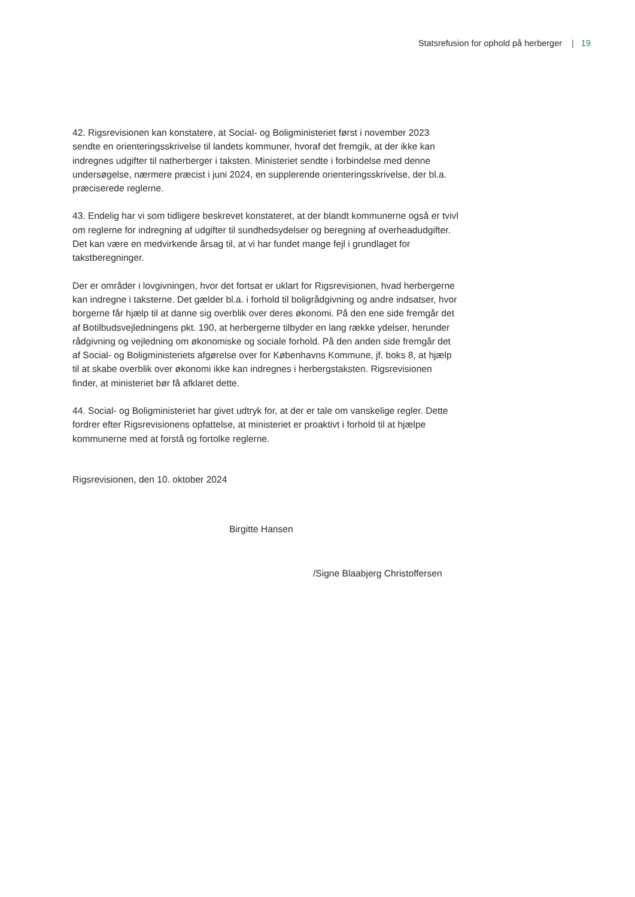Statsrefusion for ophold på herberger | 19
42. Rigsrevisionen kan konstatere, at Social- og Boligministeriet først i november 2023 sendte en orienteringsskrivelse til landets kommuner, hvoraf det fremgik, at der ikke kan indregnes udgifter til natherberger i taksten. Ministeriet sendte i forbindelse med denne undersøgelse, nærmere præcist i juni 2024, en supplerende orienteringsskrivelse, der bl.a. præciserede reglerne.
43. Endelig har vi som tidligere beskrevet konstateret, at der blandt kommunerne også er tvivl om reglerne for indregning af udgifter til sundhedsydelser og beregning af overheadudgifter. Det kan være en medvirkende årsag til, at vi har fundet mange fejl i grundlaget for takstberegninger.
Der er områder i lovgivningen, hvor det fortsat er uklart for Rigsrevisionen, hvad herbergerne kan indregne i taksterne. Det gælder bl.a. i forhold til boligrådgivning og andre indsatser, hvor borgerne får hjælp til at danne sig overblik over deres økonomi. På den ene side fremgår det af Botilbudsvejledningens pkt. 190, at herbergerne tilbyder en lang række ydelser, herunder rådgivning og vejledning om økonomiske og sociale forhold. På den anden side fremgår det af Social- og Boligministeriets afgørelse over for Københavns Kommune, jf. boks 8, at hjælp til at skabe overblik over økonomi ikke kan indregnes i herbergstaksten. Rigsrevisionen finder, at ministeriet bør få afklaret dette.
44. Social- og Boligministeriet har givet udtryk for, at der er tale om vanskelige regler. Dette fordrer efter Rigsrevisionens opfattelse, at ministeriet er proaktivt i forhold til at hjælpe kommunerne med at forstå og fortolke reglerne.
Rigsrevisionen, den 10. oktober 2024
Birgitte Hansen
/Signe Blaabjerg Christoffersen